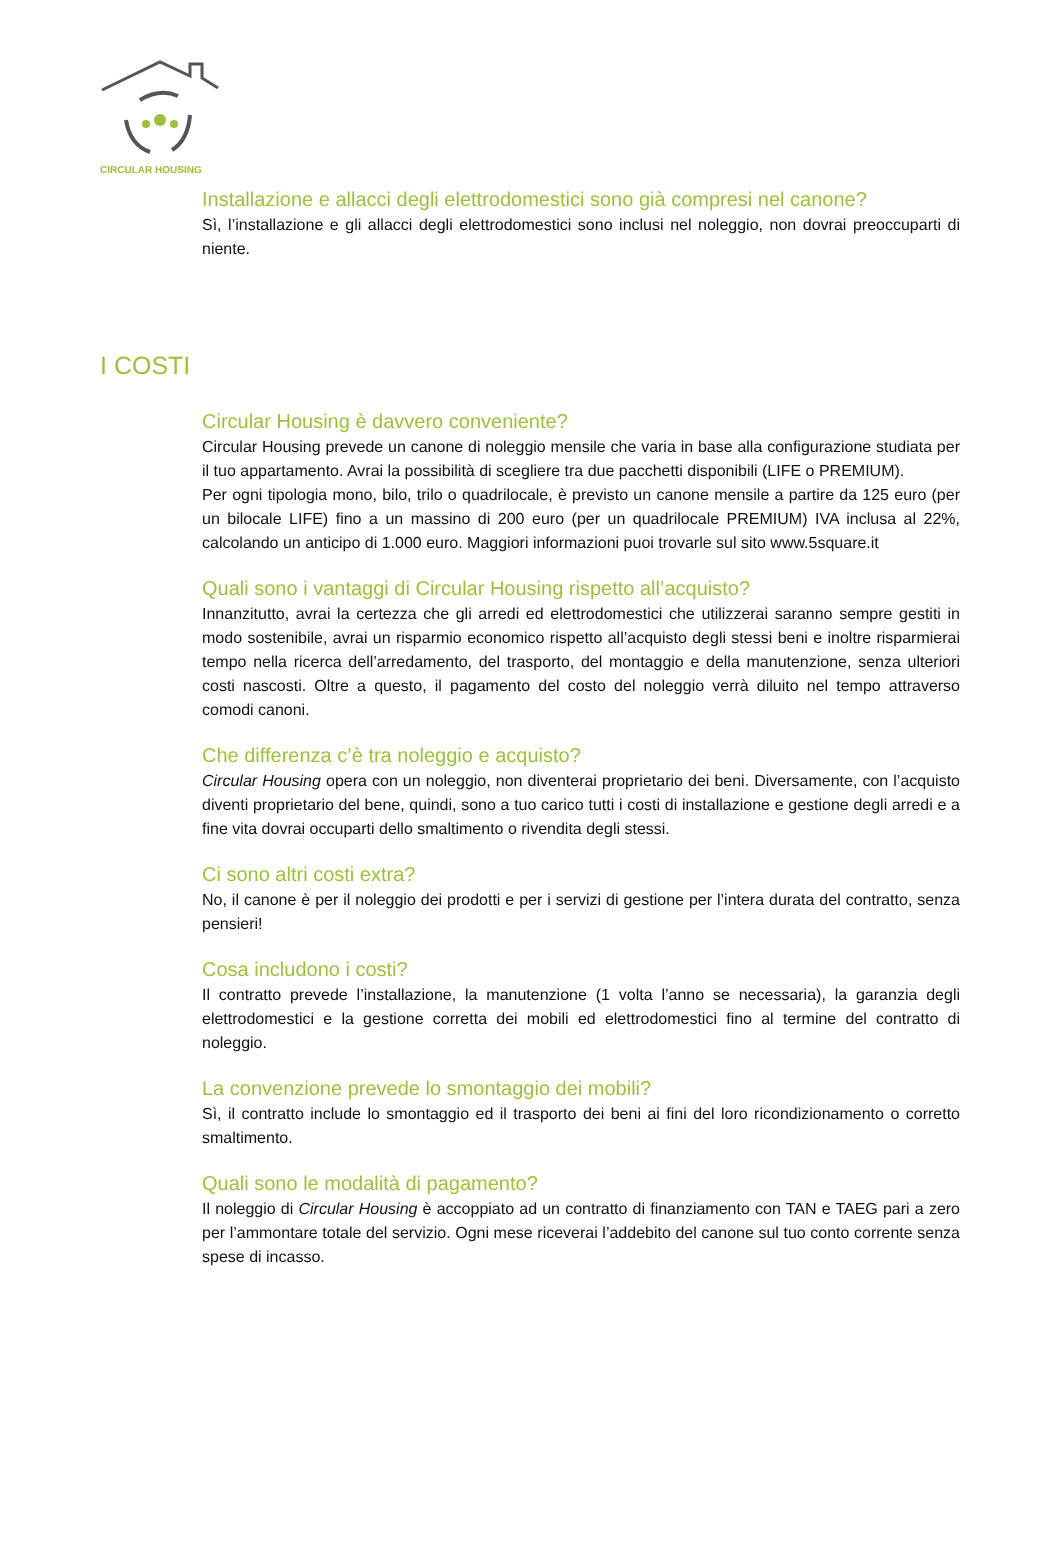CIRCULAR HOUSING
Installazione e allacci degli elettrodomestici sono già compresi nel canone?
Sì, l’installazione e gli allacci degli elettrodomestici sono inclusi nel noleggio, non dovrai preoccuparti di niente.
I COSTI
Circular Housing è davvero conveniente?
Circular Housing prevede un canone di noleggio mensile che varia in base alla configurazione studiata per il tuo appartamento. Avrai la possibilità di scegliere tra due pacchetti disponibili (LIFE o PREMIUM).
Per ogni tipologia mono, bilo, trilo o quadrilocale, è previsto un canone mensile a partire da 125 euro (per un bilocale LIFE) fino a un massino di 200 euro (per un quadrilocale PREMIUM) IVA inclusa al 22%, calcolando un anticipo di 1.000 euro. Maggiori informazioni puoi trovarle sul sito www.5square.it
Quali sono i vantaggi di Circular Housing rispetto all’acquisto?
Innanzitutto, avrai la certezza che gli arredi ed elettrodomestici che utilizzerai saranno sempre gestiti in modo sostenibile, avrai un risparmio economico rispetto all’acquisto degli stessi beni e inoltre risparmierai tempo nella ricerca dell’arredamento, del trasporto, del montaggio e della manutenzione, senza ulteriori costi nascosti. Oltre a questo, il pagamento del costo del noleggio verrà diluito nel tempo attraverso comodi canoni.
Che differenza c’è tra noleggio e acquisto?
Circular Housing opera con un noleggio, non diventerai proprietario dei beni. Diversamente, con l’acquisto diventi proprietario del bene, quindi, sono a tuo carico tutti i costi di installazione e gestione degli arredi e a fine vita dovrai occuparti dello smaltimento o rivendita degli stessi.
Ci sono altri costi extra?
No, il canone è per il noleggio dei prodotti e per i servizi di gestione per l’intera durata del contratto, senza pensieri!
Cosa includono i costi?
Il contratto prevede l’installazione, la manutenzione (1 volta l’anno se necessaria), la garanzia degli elettrodomestici e la gestione corretta dei mobili ed elettrodomestici fino al termine del contratto di noleggio.
La convenzione prevede lo smontaggio dei mobili?
Sì, il contratto include lo smontaggio ed il trasporto dei beni ai fini del loro ricondizionamento o corretto smaltimento.
Quali sono le modalità di pagamento?
Il noleggio di Circular Housing è accoppiato ad un contratto di finanziamento con TAN e TAEG pari a zero per l’ammontare totale del servizio. Ogni mese riceverai l’addebito del canone sul tuo conto corrente senza spese di incasso.